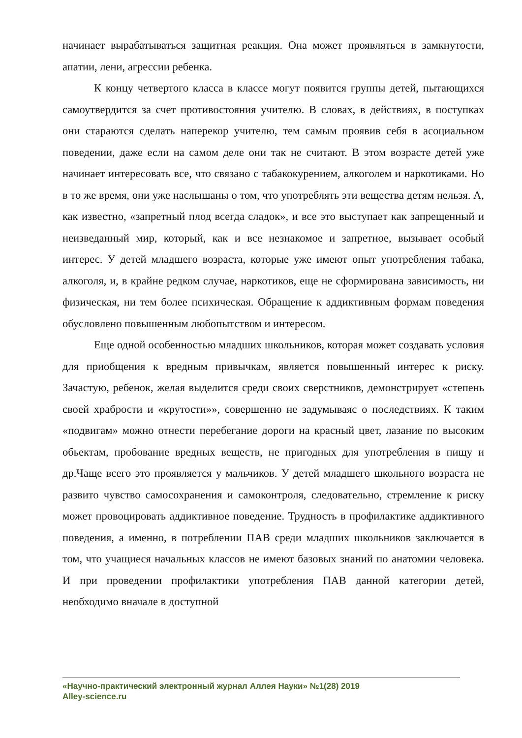начинает вырабатываться защитная реакция. Она может проявляться в замкнутости, апатии, лени, агрессии ребенка.
К концу четвертого класса в классе могут появится группы детей, пытающихся самоутвердится за счет противостояния учителю. В словах, в действиях, в поступках они стараются сделать наперекор учителю, тем самым проявив себя в асоциальном поведении, даже если на самом деле они так не считают. В этом возрасте детей уже начинает интересовать все, что связано с табакокурением, алкоголем и наркотиками. Но в то же время, они уже наслышаны о том, что употреблять эти вещества детям нельзя. А, как известно, «запретный плод всегда сладок», и все это выступает как запрещенный и неизведанный мир, который, как и все незнакомое и запретное, вызывает особый интерес. У детей младшего возраста, которые уже имеют опыт употребления табака, алкоголя, и, в крайне редком случае, наркотиков, еще не сформирована зависимость, ни физическая, ни тем более психическая. Обращение к аддиктивным формам поведения обусловлено повышенным любопытством и интересом.
Еще одной особенностью младших школьников, которая может создавать условия для приобщения к вредным привычкам, является повышенный интерес к риску. Зачастую, ребенок, желая выделится среди своих сверстников, демонстрирует «степень своей храбрости и «крутости»», совершенно не задумываяс о последствиях. К таким «подвигам» можно отнести перебегание дороги на красный цвет, лазание по высоким обьектам, пробование вредных веществ, не пригодных для употребления в пищу и др.Чаще всего это проявляется у мальчиков. У детей младшего школьного возраста не развито чувство самосохранения и самоконтроля, следовательно, стремление к риску может провоцировать аддиктивное поведение. Трудность в профилактике аддиктивного поведения, а именно, в потреблении ПАВ среди младших школьников заключается в том, что учащиеся начальных классов не имеют базовых знаний по анатомии человека. И при проведении профилактики употребления ПАВ данной категории детей, необходимо вначале в доступной
«Научно-практический электронный журнал Аллея Науки» №1(28) 2019
Alley-science.ru